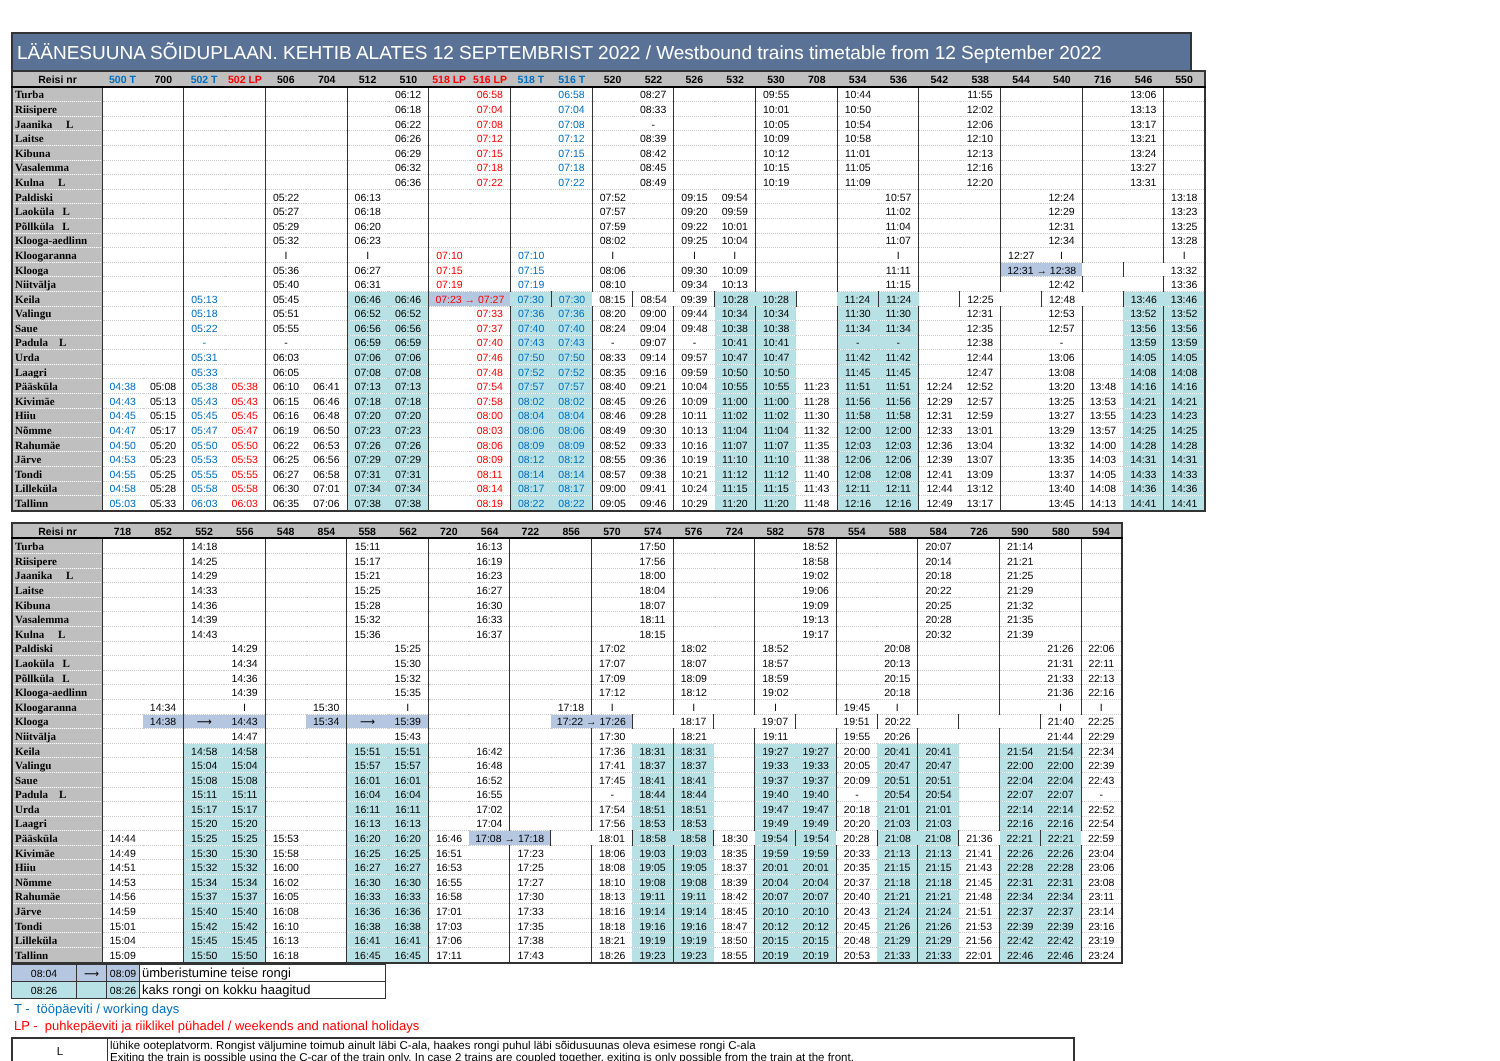LÄÄNESUUNA SÕIDUPLAAN. KEHTIB ALATES 12 SEPTEMBRIST 2022 / Westbound trains timetable from 12 September 2022
| Reisi nr | 500 T | 700 | 502 T | 502 LP | 506 | 704 | 512 | 510 | 518 LP | 516 LP | 518 T | 516 T | 520 | 522 | 526 | 532 | 530 | 708 | 534 | 536 | 542 | 538 | 544 | 540 | 716 | 546 | 550 |
| --- | --- | --- | --- | --- | --- | --- | --- | --- | --- | --- | --- | --- | --- | --- | --- | --- | --- | --- | --- | --- | --- | --- | --- | --- | --- | --- | --- |
| Turba | | | | | | | | 06:12 | | 06:58 | | 06:58 | | 08:27 | | | 09:55 | | 10:44 | | | 11:55 | | | | 13:06 | |
| Riisipere | | | | | | | | 06:18 | | 07:04 | | 07:04 | | 08:33 | | | 10:01 | | 10:50 | | | 12:02 | | | | 13:13 | |
| Jaanika L | | | | | | | | 06:22 | | 07:08 | | 07:08 | | - | | | 10:05 | | 10:54 | | | 12:06 | | | | 13:17 | |
| Laitse | | | | | | | | 06:26 | | 07:12 | | 07:12 | | 08:39 | | | 10:09 | | 10:58 | | | 12:10 | | | | 13:21 | |
| Kibuna | | | | | | | | 06:29 | | 07:15 | | 07:15 | | 08:42 | | | 10:12 | | 11:01 | | | 12:13 | | | | 13:24 | |
| Vasalemma | | | | | | | | 06:32 | | 07:18 | | 07:18 | | 08:45 | | | 10:15 | | 11:05 | | | 12:16 | | | | 13:27 | |
| Kulna L | | | | | | | | 06:36 | | 07:22 | | 07:22 | | 08:49 | | | 10:19 | | 11:09 | | | 12:20 | | | | 13:31 | |
| Paldiski | | | | | 05:22 | | 06:13 | | | | | | 07:52 | | 09:15 | 09:54 | | | | 10:57 | | | | 12:24 | | | 13:18 |
| Laoküla L | | | | | 05:27 | | 06:18 | | | | | | 07:57 | | 09:20 | 09:59 | | | | 11:02 | | | | 12:29 | | | 13:23 |
| Põllküla L | | | | | 05:29 | | 06:20 | | | | | | 07:59 | | 09:22 | 10:01 | | | | 11:04 | | | | 12:31 | | | 13:25 |
| Klooga-aedlinn | | | | | 05:32 | | 06:23 | | | | | | 08:02 | | 09:25 | 10:04 | | | | 11:07 | | | | 12:34 | | | 13:28 |
| Kloogaranna | | | | | I | | I | | 07:10 | | 07:10 | | I | | I | I | | | | I | | | 12:27 | I | | | I |
| Klooga | | | | | 05:36 | | 06:27 | | 07:15 | | 07:15 | | 08:06 | | 09:30 | 10:09 | | | | 11:11 | | | 12:31 → 12:38 | | | | 13:32 |
| Niitvälja | | | | | 05:40 | | 06:31 | | 07:19 | | 07:19 | | 08:10 | | 09:34 | 10:13 | | | | 11:15 | | | | 12:42 | | | 13:36 |
| Keila | | | 05:13 | | 05:45 | | 06:46 | 06:46 | 07:23 → 07:27 | | 07:30 | 07:30 | 08:15 | 08:54 | 09:39 | 10:28 | 10:28 | | 11:24 | 11:24 | | 12:25 | | 12:48 | | 13:46 | 13:46 |
| Valingu | | | 05:18 | | 05:51 | | 06:52 | 06:52 | | 07:33 | 07:36 | 07:36 | 08:20 | 09:00 | 09:44 | 10:34 | 10:34 | | 11:30 | 11:30 | | 12:31 | | 12:53 | | 13:52 | 13:52 |
| Saue | | | 05:22 | | 05:55 | | 06:56 | 06:56 | | 07:37 | 07:40 | 07:40 | 08:24 | 09:04 | 09:48 | 10:38 | 10:38 | | 11:34 | 11:34 | | 12:35 | | 12:57 | | 13:56 | 13:56 |
| Padula L | | | - | | - | | 06:59 | 06:59 | | 07:40 | 07:43 | 07:43 | - | 09:07 | - | 10:41 | 10:41 | | - | - | | 12:38 | | - | | 13:59 | 13:59 |
| Urda | | | 05:31 | | 06:03 | | 07:06 | 07:06 | | 07:46 | 07:50 | 07:50 | 08:33 | 09:14 | 09:57 | 10:47 | 10:47 | | 11:42 | 11:42 | | 12:44 | | 13:06 | | 14:05 | 14:05 |
| Laagri | | | 05:33 | | 06:05 | | 07:08 | 07:08 | | 07:48 | 07:52 | 07:52 | 08:35 | 09:16 | 09:59 | 10:50 | 10:50 | | 11:45 | 11:45 | | 12:47 | | 13:08 | | 14:08 | 14:08 |
| Pääsküla | 04:38 | 05:08 | 05:38 | 05:38 | 06:10 | 06:41 | 07:13 | 07:13 | | 07:54 | 07:57 | 07:57 | 08:40 | 09:21 | 10:04 | 10:55 | 10:55 | 11:23 | 11:51 | 11:51 | 12:24 | 12:52 | | 13:20 | 13:48 | 14:16 | 14:16 |
| Kivimäe | 04:43 | 05:13 | 05:43 | 05:43 | 06:15 | 06:46 | 07:18 | 07:18 | | 07:58 | 08:02 | 08:02 | 08:45 | 09:26 | 10:09 | 11:00 | 11:00 | 11:28 | 11:56 | 11:56 | 12:29 | 12:57 | | 13:25 | 13:53 | 14:21 | 14:21 |
| Hiiu | 04:45 | 05:15 | 05:45 | 05:45 | 06:16 | 06:48 | 07:20 | 07:20 | | 08:00 | 08:04 | 08:04 | 08:46 | 09:28 | 10:11 | 11:02 | 11:02 | 11:30 | 11:58 | 11:58 | 12:31 | 12:59 | | 13:27 | 13:55 | 14:23 | 14:23 |
| Nõmme | 04:47 | 05:17 | 05:47 | 05:47 | 06:19 | 06:50 | 07:23 | 07:23 | | 08:03 | 08:06 | 08:06 | 08:49 | 09:30 | 10:13 | 11:04 | 11:04 | 11:32 | 12:00 | 12:00 | 12:33 | 13:01 | | 13:29 | 13:57 | 14:25 | 14:25 |
| Rahumäe | 04:50 | 05:20 | 05:50 | 05:50 | 06:22 | 06:53 | 07:26 | 07:26 | | 08:06 | 08:09 | 08:09 | 08:52 | 09:33 | 10:16 | 11:07 | 11:07 | 11:35 | 12:03 | 12:03 | 12:36 | 13:04 | | 13:32 | 14:00 | 14:28 | 14:28 |
| Järve | 04:53 | 05:23 | 05:53 | 05:53 | 06:25 | 06:56 | 07:29 | 07:29 | | 08:09 | 08:12 | 08:12 | 08:55 | 09:36 | 10:19 | 11:10 | 11:10 | 11:38 | 12:06 | 12:06 | 12:39 | 13:07 | | 13:35 | 14:03 | 14:31 | 14:31 |
| Tondi | 04:55 | 05:25 | 05:55 | 05:55 | 06:27 | 06:58 | 07:31 | 07:31 | | 08:11 | 08:14 | 08:14 | 08:57 | 09:38 | 10:21 | 11:12 | 11:12 | 11:40 | 12:08 | 12:08 | 12:41 | 13:09 | | 13:37 | 14:05 | 14:33 | 14:33 |
| Lilleküla | 04:58 | 05:28 | 05:58 | 05:58 | 06:30 | 07:01 | 07:34 | 07:34 | | 08:14 | 08:17 | 08:17 | 09:00 | 09:41 | 10:24 | 11:15 | 11:15 | 11:43 | 12:11 | 12:11 | 12:44 | 13:12 | | 13:40 | 14:08 | 14:36 | 14:36 |
| Tallinn | 05:03 | 05:33 | 06:03 | 06:03 | 06:35 | 07:06 | 07:38 | 07:38 | | 08:19 | 08:22 | 08:22 | 09:05 | 09:46 | 10:29 | 11:20 | 11:20 | 11:48 | 12:16 | 12:16 | 12:49 | 13:17 | | 13:45 | 14:13 | 14:41 | 14:41 |
| Reisi nr | 718 | 852 | 552 | 556 | 548 | 854 | 558 | 562 | 720 | 564 | 722 | 856 | 570 | 574 | 576 | 724 | 582 | 578 | 554 | 588 | 584 | 726 | 590 | 580 | 594 |
| --- | --- | --- | --- | --- | --- | --- | --- | --- | --- | --- | --- | --- | --- | --- | --- | --- | --- | --- | --- | --- | --- | --- | --- | --- | --- |
| Turba | | | 14:18 | | | | 15:11 | | | 16:13 | | | | 17:50 | | | | 18:52 | | | 20:07 | | 21:14 | | |
| Riisipere | | | 14:25 | | | | 15:17 | | | 16:19 | | | | 17:56 | | | | 18:58 | | | 20:14 | | 21:21 | | |
| Jaanika L | | | 14:29 | | | | 15:21 | | | 16:23 | | | | 18:00 | | | | 19:02 | | | 20:18 | | 21:25 | | |
| Laitse | | | 14:33 | | | | 15:25 | | | 16:27 | | | | 18:04 | | | | 19:06 | | | 20:22 | | 21:29 | | |
| Kibuna | | | 14:36 | | | | 15:28 | | | 16:30 | | | | 18:07 | | | | 19:09 | | | 20:25 | | 21:32 | | |
| Vasalemma | | | 14:39 | | | | 15:32 | | | 16:33 | | | | 18:11 | | | | 19:13 | | | 20:28 | | 21:35 | | |
| Kulna L | | | 14:43 | | | | 15:36 | | | 16:37 | | | | 18:15 | | | | 19:17 | | | 20:32 | | 21:39 | | |
| Paldiski | | | | 14:29 | | | | 15:25 | | | | | 17:02 | | 18:02 | | 18:52 | | | 20:08 | | | | 21:26 | 22:06 |
| Laoküla L | | | | 14:34 | | | | 15:30 | | | | | 17:07 | | 18:07 | | 18:57 | | | 20:13 | | | | 21:31 | 22:11 |
| Põllküla L | | | | 14:36 | | | | 15:32 | | | | | 17:09 | | 18:09 | | 18:59 | | | 20:15 | | | | 21:33 | 22:13 |
| Klooga-aedlinn | | | | 14:39 | | | | 15:35 | | | | | 17:12 | | 18:12 | | 19:02 | | | 20:18 | | | | 21:36 | 22:16 |
| Kloogaranna | | 14:34 | | I | | 15:30 | | I | | | | 17:18 | I | | I | | I | | 19:45 | I | | | | I | I |
| Klooga | | 14:38 | ⟶ | 14:43 | | 15:34 | ⟶ | 15:39 | | | | 17:22 → 17:26 | | | 18:17 | | 19:07 | | 19:51 | 20:22 | | | | 21:40 | 22:25 |
| Niitvälja | | | | 14:47 | | | | 15:43 | | | | | 17:30 | | 18:21 | | 19:11 | | 19:55 | 20:26 | | | | 21:44 | 22:29 |
| Keila | | | 14:58 | 14:58 | | | 15:51 | 15:51 | | 16:42 | | | 17:36 | 18:31 | 18:31 | | 19:27 | 19:27 | 20:00 | 20:41 | 20:41 | | 21:54 | 21:54 | 22:34 |
| Valingu | | | 15:04 | 15:04 | | | 15:57 | 15:57 | | 16:48 | | | 17:41 | 18:37 | 18:37 | | 19:33 | 19:33 | 20:05 | 20:47 | 20:47 | | 22:00 | 22:00 | 22:39 |
| Saue | | | 15:08 | 15:08 | | | 16:01 | 16:01 | | 16:52 | | | 17:45 | 18:41 | 18:41 | | 19:37 | 19:37 | 20:09 | 20:51 | 20:51 | | 22:04 | 22:04 | 22:43 |
| Padula L | | | 15:11 | 15:11 | | | 16:04 | 16:04 | | 16:55 | | | - | 18:44 | 18:44 | | 19:40 | 19:40 | - | 20:54 | 20:54 | | 22:07 | 22:07 | - |
| Urda | | | 15:17 | 15:17 | | | 16:11 | 16:11 | | 17:02 | | | 17:54 | 18:51 | 18:51 | | 19:47 | 19:47 | 20:18 | 21:01 | 21:01 | | 22:14 | 22:14 | 22:52 |
| Laagri | | | 15:20 | 15:20 | | | 16:13 | 16:13 | | 17:04 | | | 17:56 | 18:53 | 18:53 | | 19:49 | 19:49 | 20:20 | 21:03 | 21:03 | | 22:16 | 22:16 | 22:54 |
| Pääsküla | 14:44 | | 15:25 | 15:25 | 15:53 | | 16:20 | 16:20 | 16:46 | 17:08 → 17:18 | | | 18:01 | 18:58 | 18:58 | 18:30 | 19:54 | 19:54 | 20:28 | 21:08 | 21:08 | 21:36 | 22:21 | 22:21 | 22:59 |
| Kivimäe | 14:49 | | 15:30 | 15:30 | 15:58 | | 16:25 | 16:25 | 16:51 | | 17:23 | | 18:06 | 19:03 | 19:03 | 18:35 | 19:59 | 19:59 | 20:33 | 21:13 | 21:13 | 21:41 | 22:26 | 22:26 | 23:04 |
| Hiiu | 14:51 | | 15:32 | 15:32 | 16:00 | | 16:27 | 16:27 | 16:53 | | 17:25 | | 18:08 | 19:05 | 19:05 | 18:37 | 20:01 | 20:01 | 20:35 | 21:15 | 21:15 | 21:43 | 22:28 | 22:28 | 23:06 |
| Nõmme | 14:53 | | 15:34 | 15:34 | 16:02 | | 16:30 | 16:30 | 16:55 | | 17:27 | | 18:10 | 19:08 | 19:08 | 18:39 | 20:04 | 20:04 | 20:37 | 21:18 | 21:18 | 21:45 | 22:31 | 22:31 | 23:08 |
| Rahumäe | 14:56 | | 15:37 | 15:37 | 16:05 | | 16:33 | 16:33 | 16:58 | | 17:30 | | 18:13 | 19:11 | 19:11 | 18:42 | 20:07 | 20:07 | 20:40 | 21:21 | 21:21 | 21:48 | 22:34 | 22:34 | 23:11 |
| Järve | 14:59 | | 15:40 | 15:40 | 16:08 | | 16:36 | 16:36 | 17:01 | | 17:33 | | 18:16 | 19:14 | 19:14 | 18:45 | 20:10 | 20:10 | 20:43 | 21:24 | 21:24 | 21:51 | 22:37 | 22:37 | 23:14 |
| Tondi | 15:01 | | 15:42 | 15:42 | 16:10 | | 16:38 | 16:38 | 17:03 | | 17:35 | | 18:18 | 19:16 | 19:16 | 18:47 | 20:12 | 20:12 | 20:45 | 21:26 | 21:26 | 21:53 | 22:39 | 22:39 | 23:16 |
| Lilleküla | 15:04 | | 15:45 | 15:45 | 16:13 | | 16:41 | 16:41 | 17:06 | | 17:38 | | 18:21 | 19:19 | 19:19 | 18:50 | 20:15 | 20:15 | 20:48 | 21:29 | 21:29 | 21:56 | 22:42 | 22:42 | 23:19 |
| Tallinn | 15:09 | | 15:50 | 15:50 | 16:18 | | 16:45 | 16:45 | 17:11 | | 17:43 | | 18:26 | 19:23 | 19:23 | 18:55 | 20:19 | 20:19 | 20:53 | 21:33 | 21:33 | 22:01 | 22:46 | 22:46 | 23:24 |
| 08:04 | ⟶ | 08:09 | ümberistumine teise rongi |
| 08:26 | | 08:26 | kaks rongi on kokku haagitud |
T - tööpäeviti / working days
LP - puhkepäeviti ja riiklikel pühadel / weekends and national holidays
| L | lühike ooteplatvorm. Rongist väljumine toimub ainult läbi C-ala, haakes rongi puhul läbi sõidusuunas oleva esimese rongi C-ala Exiting the train is possible using the C-car of the train only. In case 2 trains are coupled together, exiting is only possible from the train at the front. |